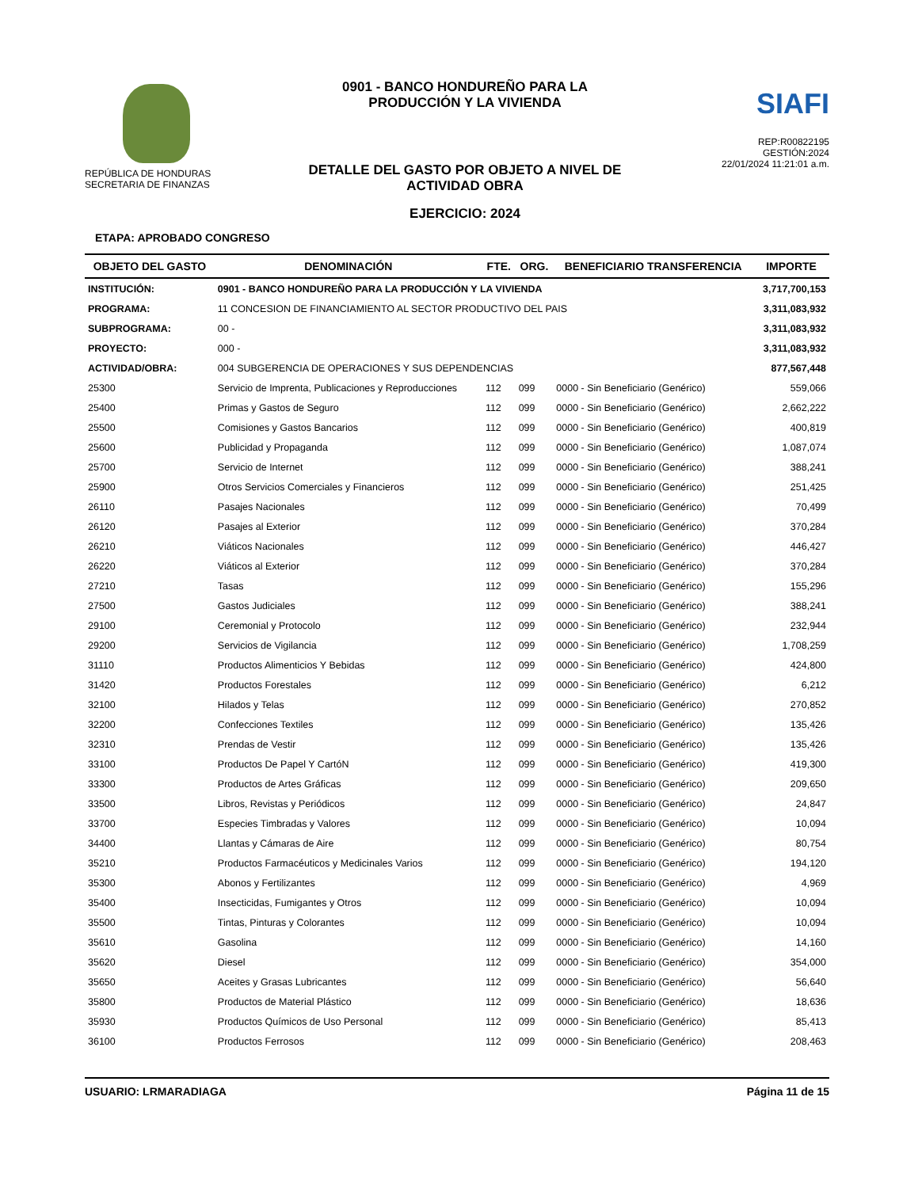REPÚBLICA DE HONDURAS
SECRETARIA DE FINANZAS
0901 - BANCO HONDUREÑO PARA LA PRODUCCIÓN Y LA VIVIENDA
DETALLE DEL GASTO POR OBJETO A NIVEL DE ACTIVIDAD OBRA
EJERCICIO: 2024
SIAFI
REP:R00822195
GESTIÓN:2024
22/01/2024 11:21:01 a.m.
ETAPA: APROBADO CONGRESO
| OBJETO DEL GASTO | DENOMINACIÓN | FTE. | ORG. | BENEFICIARIO TRANSFERENCIA | IMPORTE |
| --- | --- | --- | --- | --- | --- |
| INSTITUCIÓN: | 0901 - BANCO HONDUREÑO PARA LA PRODUCCIÓN Y LA VIVIENDA | | | | 3,717,700,153 |
| PROGRAMA: | 11 CONCESION DE FINANCIAMIENTO AL SECTOR PRODUCTIVO DEL PAIS | | | | 3,311,083,932 |
| SUBPROGRAMA: | 00 - | | | | 3,311,083,932 |
| PROYECTO: | 000 - | | | | 3,311,083,932 |
| ACTIVIDAD/OBRA: | 004 SUBGERENCIA DE OPERACIONES Y SUS DEPENDENCIAS | | | | 877,567,448 |
| 25300 | Servicio de Imprenta, Publicaciones y Reproducciones | 112 | 099 | 0000 - Sin Beneficiario (Genérico) | 559,066 |
| 25400 | Primas y Gastos de Seguro | 112 | 099 | 0000 - Sin Beneficiario (Genérico) | 2,662,222 |
| 25500 | Comisiones y Gastos Bancarios | 112 | 099 | 0000 - Sin Beneficiario (Genérico) | 400,819 |
| 25600 | Publicidad y Propaganda | 112 | 099 | 0000 - Sin Beneficiario (Genérico) | 1,087,074 |
| 25700 | Servicio de Internet | 112 | 099 | 0000 - Sin Beneficiario (Genérico) | 388,241 |
| 25900 | Otros Servicios Comerciales y Financieros | 112 | 099 | 0000 - Sin Beneficiario (Genérico) | 251,425 |
| 26110 | Pasajes Nacionales | 112 | 099 | 0000 - Sin Beneficiario (Genérico) | 70,499 |
| 26120 | Pasajes al Exterior | 112 | 099 | 0000 - Sin Beneficiario (Genérico) | 370,284 |
| 26210 | Viáticos Nacionales | 112 | 099 | 0000 - Sin Beneficiario (Genérico) | 446,427 |
| 26220 | Viáticos al Exterior | 112 | 099 | 0000 - Sin Beneficiario (Genérico) | 370,284 |
| 27210 | Tasas | 112 | 099 | 0000 - Sin Beneficiario (Genérico) | 155,296 |
| 27500 | Gastos Judiciales | 112 | 099 | 0000 - Sin Beneficiario (Genérico) | 388,241 |
| 29100 | Ceremonial y Protocolo | 112 | 099 | 0000 - Sin Beneficiario (Genérico) | 232,944 |
| 29200 | Servicios de Vigilancia | 112 | 099 | 0000 - Sin Beneficiario (Genérico) | 1,708,259 |
| 31110 | Productos Alimenticios Y Bebidas | 112 | 099 | 0000 - Sin Beneficiario (Genérico) | 424,800 |
| 31420 | Productos Forestales | 112 | 099 | 0000 - Sin Beneficiario (Genérico) | 6,212 |
| 32100 | Hilados y Telas | 112 | 099 | 0000 - Sin Beneficiario (Genérico) | 270,852 |
| 32200 | Confecciones Textiles | 112 | 099 | 0000 - Sin Beneficiario (Genérico) | 135,426 |
| 32310 | Prendas de Vestir | 112 | 099 | 0000 - Sin Beneficiario (Genérico) | 135,426 |
| 33100 | Productos De Papel Y CartóN | 112 | 099 | 0000 - Sin Beneficiario (Genérico) | 419,300 |
| 33300 | Productos de Artes Gráficas | 112 | 099 | 0000 - Sin Beneficiario (Genérico) | 209,650 |
| 33500 | Libros, Revistas y Periódicos | 112 | 099 | 0000 - Sin Beneficiario (Genérico) | 24,847 |
| 33700 | Especies Timbradas y Valores | 112 | 099 | 0000 - Sin Beneficiario (Genérico) | 10,094 |
| 34400 | Llantas y Cámaras de Aire | 112 | 099 | 0000 - Sin Beneficiario (Genérico) | 80,754 |
| 35210 | Productos Farmacéuticos y Medicinales Varios | 112 | 099 | 0000 - Sin Beneficiario (Genérico) | 194,120 |
| 35300 | Abonos y Fertilizantes | 112 | 099 | 0000 - Sin Beneficiario (Genérico) | 4,969 |
| 35400 | Insecticidas, Fumigantes y Otros | 112 | 099 | 0000 - Sin Beneficiario (Genérico) | 10,094 |
| 35500 | Tintas, Pinturas y Colorantes | 112 | 099 | 0000 - Sin Beneficiario (Genérico) | 10,094 |
| 35610 | Gasolina | 112 | 099 | 0000 - Sin Beneficiario (Genérico) | 14,160 |
| 35620 | Diesel | 112 | 099 | 0000 - Sin Beneficiario (Genérico) | 354,000 |
| 35650 | Aceites y Grasas Lubricantes | 112 | 099 | 0000 - Sin Beneficiario (Genérico) | 56,640 |
| 35800 | Productos de Material Plástico | 112 | 099 | 0000 - Sin Beneficiario (Genérico) | 18,636 |
| 35930 | Productos Químicos de Uso Personal | 112 | 099 | 0000 - Sin Beneficiario (Genérico) | 85,413 |
| 36100 | Productos Ferrosos | 112 | 099 | 0000 - Sin Beneficiario (Genérico) | 208,463 |
USUARIO: LRMARADIAGA Página 11 de 15